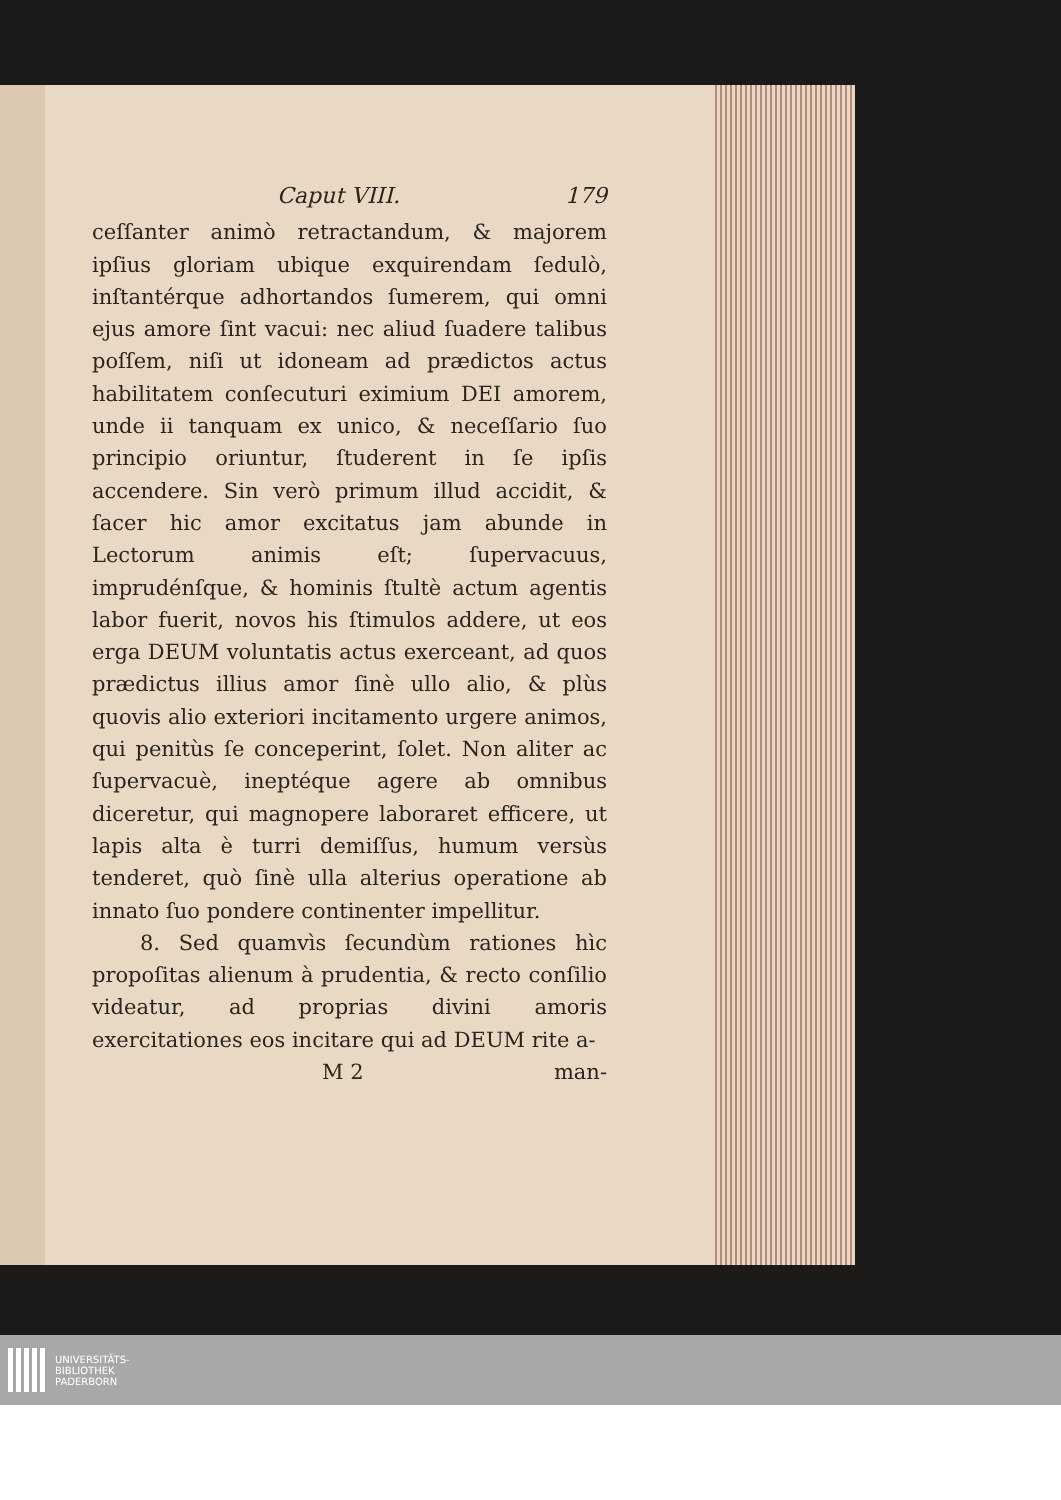Caput VIII. 179
ceſſanter animò retractandum, & majorem ipſius gloriam ubique exquirendam ſedulò, inſtantérque adhortandos ſumerem, qui omni ejus amore ſint vacui: nec aliud ſuadere talibus poſſem, niſi ut idoneam ad prædictos actus habilitatem conſecuturi eximium DEI amorem, unde ii tanquam ex unico, & neceſſario ſuo principio oriuntur, ſtuderent in ſe ipſis accendere. Sin verò primum illud accidit, & ſacer hic amor excitatus jam abunde in Lectorum animis eſt; ſupervacuus, imprudénſque, & hominis ſtultè actum agentis labor fuerit, novos his ſtimulos addere, ut eos erga DEUM voluntatis actus exerceant, ad quos prædictus illius amor ſinè ullo alio, & plùs quovis alio exteriori incitamento urgere animos, qui penitùs ſe conceperint, ſolet. Non aliter ac ſupervacuè, ineptéque agere ab omnibus diceretur, qui magnopere laboraret efficere, ut lapis alta è turri demiſſus, humum versùs tenderet, quò ſinè ulla alterius operatione ab innato ſuo pondere continenter impellitur.
8. Sed quamvìs ſecundùm rationes hìc propoſitas alienum à prudentia, & recto conſilio videatur, ad proprias divini amoris exercitationes eos incitare qui ad DEUM rite a-
M 2 man-
UNIVERSITÄTS-
BIBLIOTHEK
PADERBORN